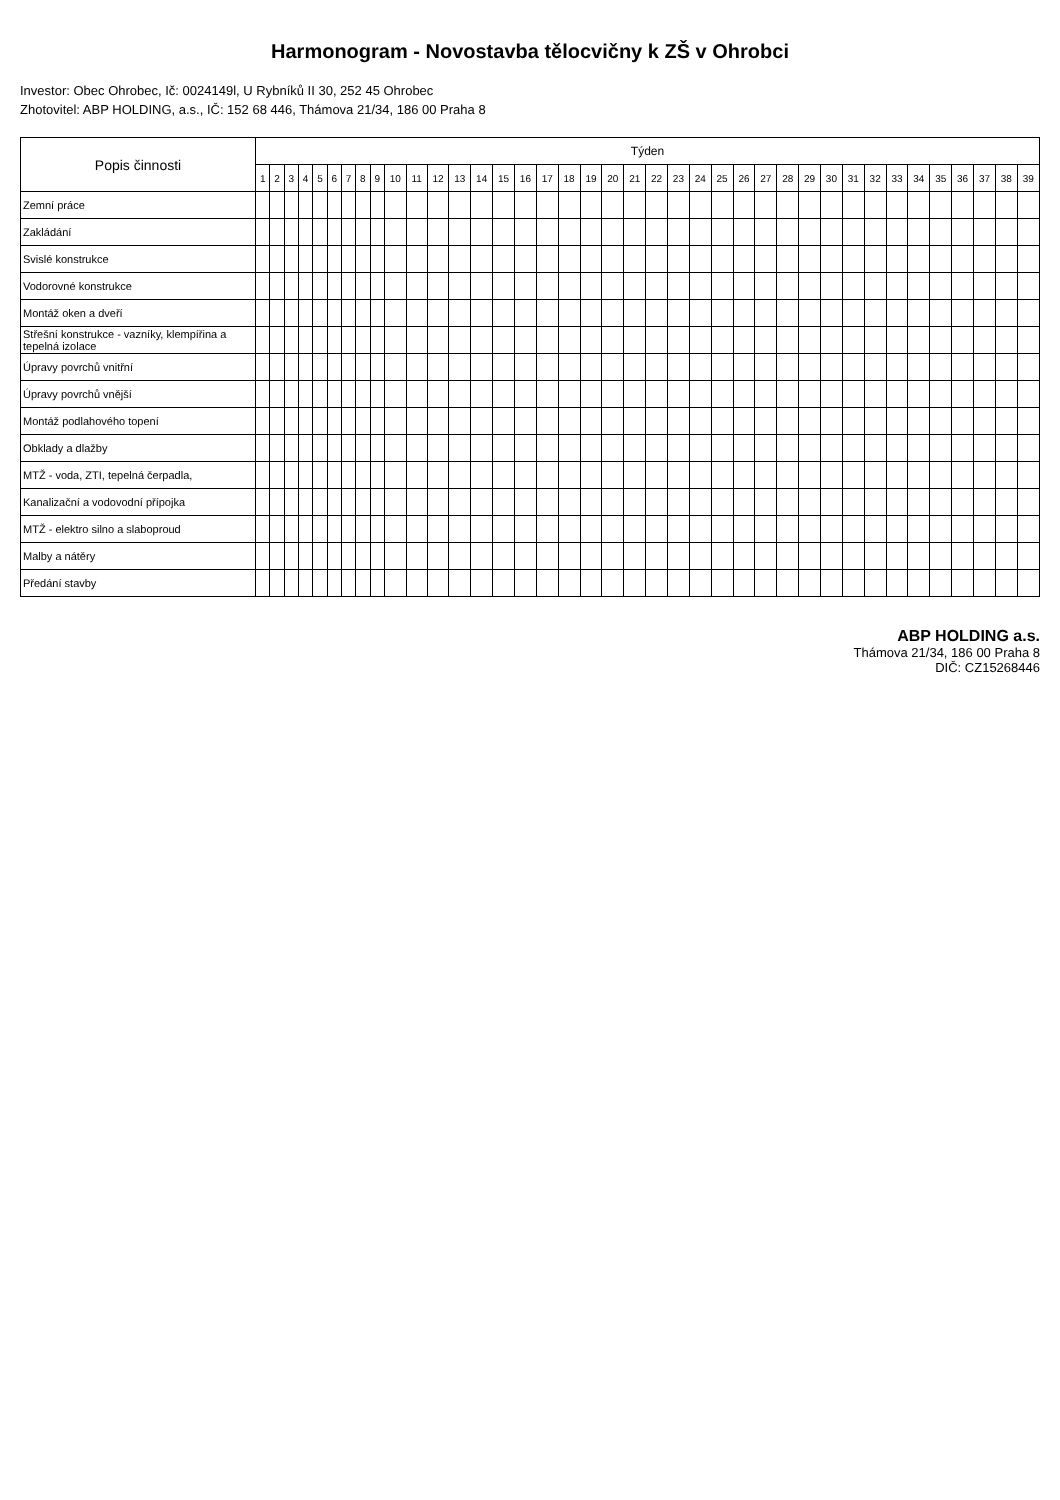Harmonogram - Novostavba tělocvičny k ZŠ v Ohrobci
Investor: Obec Ohrobec, Ič: 0024149l, U Rybníků II 30, 252 45 Ohrobec
Zhotovitel: ABP HOLDING, a.s., IČ: 152 68 446, Thámova 21/34, 186 00 Praha 8
| Popis činnosti | Týden | | | | | | | | | | | | | | | | | | | | | | | | | | | | | | | | | | | | | | |
| --- | --- | --- | --- | --- | --- | --- | --- | --- | --- | --- | --- | --- | --- | --- | --- | --- | --- | --- | --- | --- | --- | --- | --- | --- | --- | --- | --- | --- | --- | --- | --- | --- | --- | --- | --- | --- | --- | --- | --- |
| | 1 | 2 | 3 | 4 | 5 | 6 | 7 | 8 | 9 | 10 | 11 | 12 | 13 | 14 | 15 | 16 | 17 | 18 | 19 | 20 | 21 | 22 | 23 | 24 | 25 | 26 | 27 | 28 | 29 | 30 | 31 | 32 | 33 | 34 | 35 | 36 | 37 | 38 | 39 |
| Zemní práce | | | | | | | | | | | | | | | | | | | | | | | | | | | | | | | | | | | | | | | |
| Zakládání | | | | | | | | | | | | | | | | | | | | | | | | | | | | | | | | | | | | | | | |
| Svislé konstrukce | | | | | | | | | | | | | | | | | | | | | | | | | | | | | | | | | | | | | | | |
| Vodorovné konstrukce | | | | | | | | | | | | | | | | | | | | | | | | | | | | | | | | | | | | | | | |
| Montáž oken a dveří | | | | | | | | | | | | | | | | | | | | | | | | | | | | | | | | | | | | | | | |
| Střešní konstrukce - vazníky, klempířina a tepelná izolace | | | | | | | | | | | | | | | | | | | | | | | | | | | | | | | | | | | | | | | |
| Úpravy povrchů vnitřní | | | | | | | | | | | | | | | | | | | | | | | | | | | | | | | | | | | | | | | |
| Úpravy povrchů vnější | | | | | | | | | | | | | | | | | | | | | | | | | | | | | | | | | | | | | | | |
| Montáž podlahového topení | | | | | | | | | | | | | | | | | | | | | | | | | | | | | | | | | | | | | | | |
| Obklady a dlažby | | | | | | | | | | | | | | | | | | | | | | | | | | | | | | | | | | | | | | | |
| MTŽ - voda, ZTI, tepelná čerpadla, | | | | | | | | | | | | | | | | | | | | | | | | | | | | | | | | | | | | | | | |
| Kanalizační a vodovodní přípojka | | | | | | | | | | | | | | | | | | | | | | | | | | | | | | | | | | | | | | | |
| MTŽ - elektro silno a slaboproud | | | | | | | | | | | | | | | | | | | | | | | | | | | | | | | | | | | | | | | |
| Malby a nátěry | | | | | | | | | | | | | | | | | | | | | | | | | | | | | | | | | | | | | | | |
| Předání stavby | | | | | | | | | | | | | | | | | | | | | | | | | | | | | | | | | | | | | | | |
ABP HOLDING a.s.
Thámova 21/34, 186 00 Praha 8
DIČ: CZ15268446